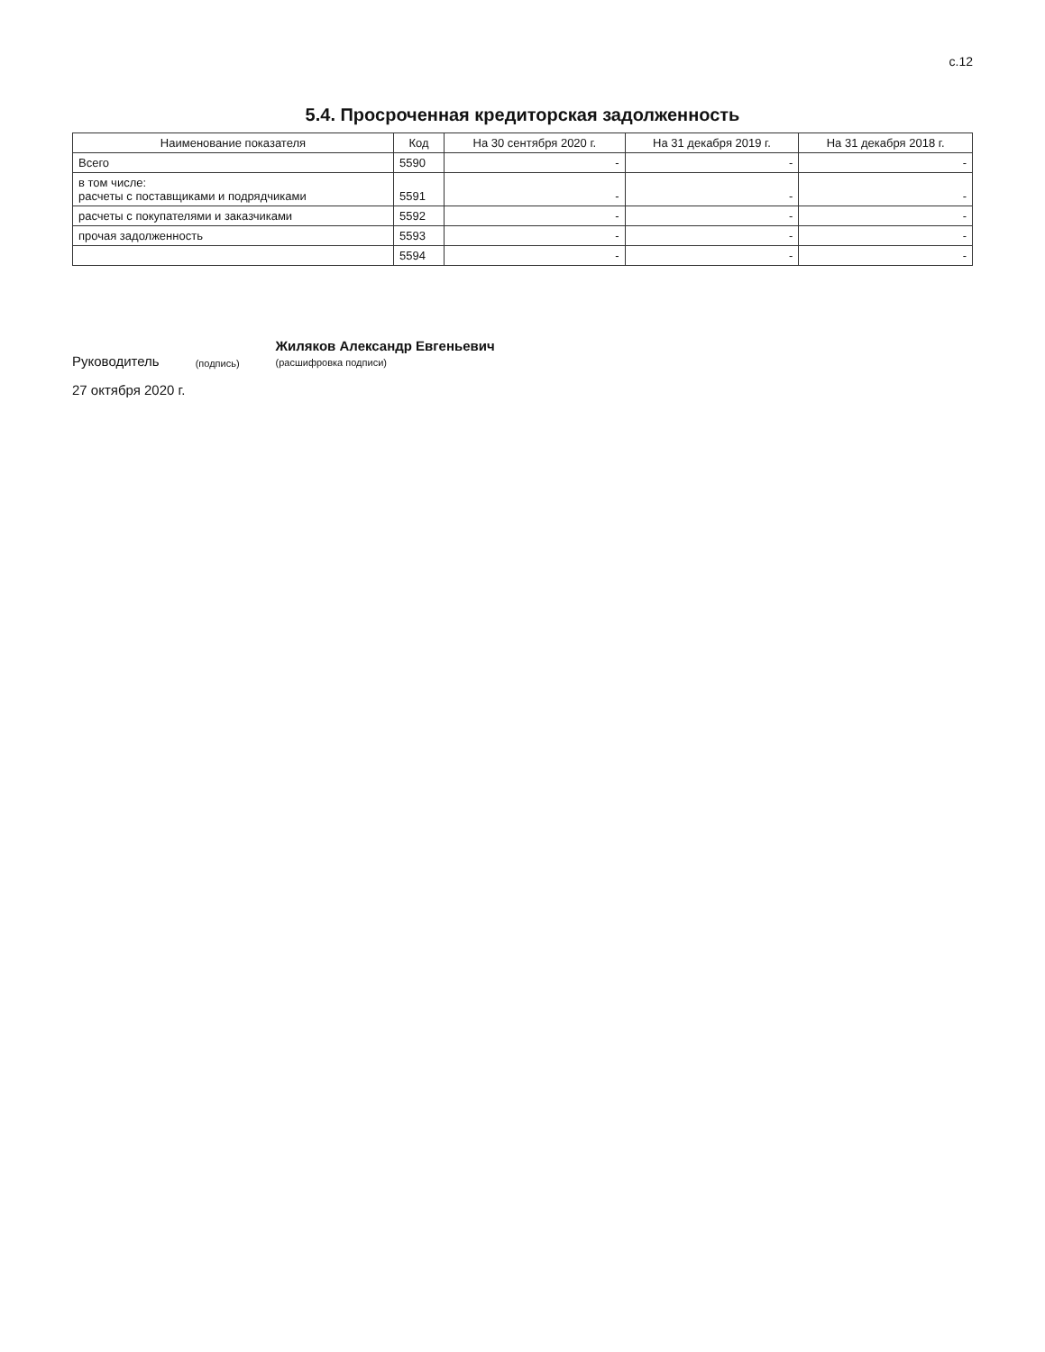с.12
5.4. Просроченная кредиторская задолженность
| Наименование показателя | Код | На 30 сентября 2020 г. | На 31 декабря 2019 г. | На 31 декабря 2018 г. |
| --- | --- | --- | --- | --- |
| Всего | 5590 | - | - | - |
| в том числе: расчеты с поставщиками и подрядчиками | 5591 | - | - | - |
| расчеты с покупателями и заказчиками | 5592 | - | - | - |
| прочая задолженность | 5593 | - | - | - |
| | 5594 | - | - | - |
Руководитель (подпись) Жиляков Александр Евгеньевич
(расшифровка подписи)
27 октября 2020 г.